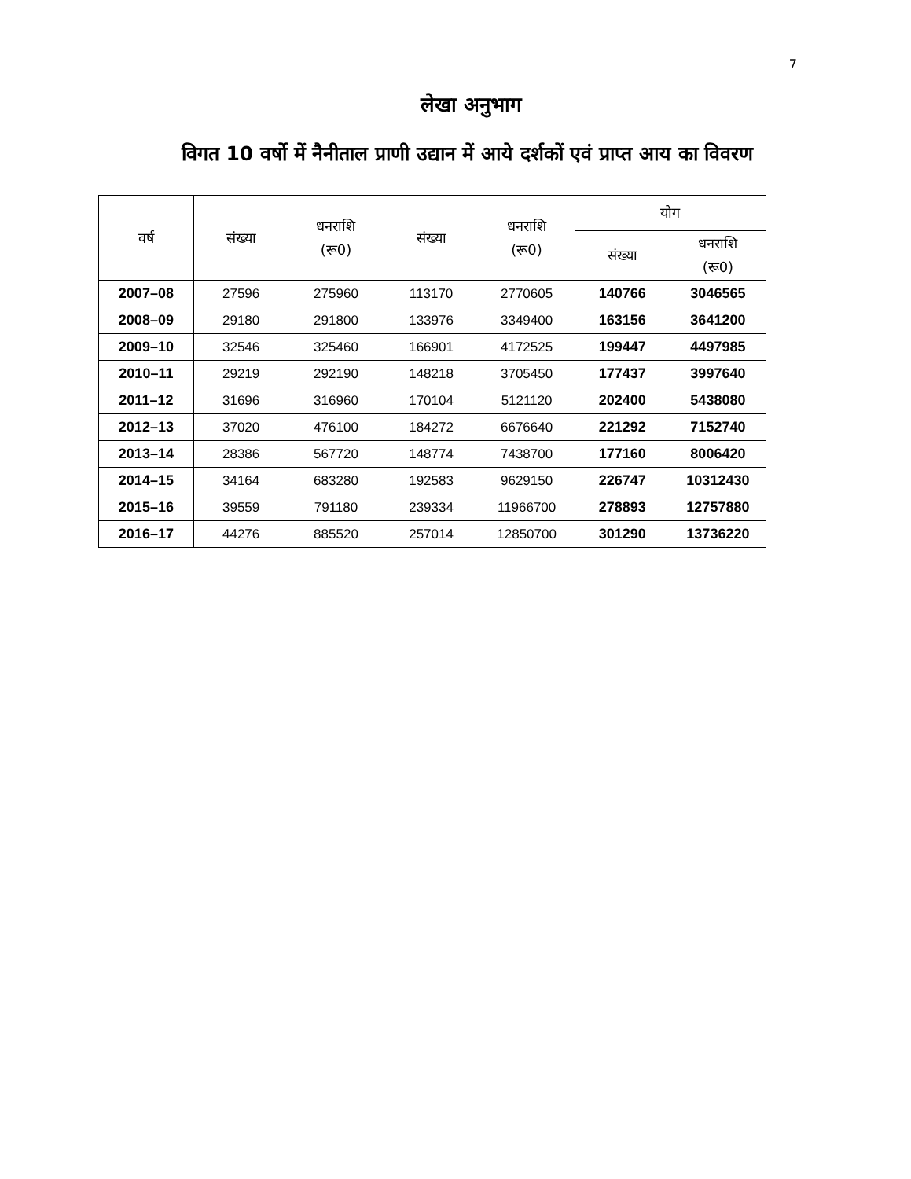7
लेखा अनुभाग
विगत 10 वर्षो में नैनीताल प्राणी उद्यान में आये दर्शकों एवं प्राप्त आय का विवरण
| वर्ष | संख्या | धनराशि (रू0) | संख्या | धनराशि (रू0) | योग | |
| --- | --- | --- | --- | --- | --- | --- |
| | | | | | संख्या | धनराशि (रू0) |
| 2007–08 | 27596 | 275960 | 113170 | 2770605 | 140766 | 3046565 |
| 2008–09 | 29180 | 291800 | 133976 | 3349400 | 163156 | 3641200 |
| 2009–10 | 32546 | 325460 | 166901 | 4172525 | 199447 | 4497985 |
| 2010–11 | 29219 | 292190 | 148218 | 3705450 | 177437 | 3997640 |
| 2011–12 | 31696 | 316960 | 170104 | 5121120 | 202400 | 5438080 |
| 2012–13 | 37020 | 476100 | 184272 | 6676640 | 221292 | 7152740 |
| 2013–14 | 28386 | 567720 | 148774 | 7438700 | 177160 | 8006420 |
| 2014–15 | 34164 | 683280 | 192583 | 9629150 | 226747 | 10312430 |
| 2015–16 | 39559 | 791180 | 239334 | 11966700 | 278893 | 12757880 |
| 2016–17 | 44276 | 885520 | 257014 | 12850700 | 301290 | 13736220 |